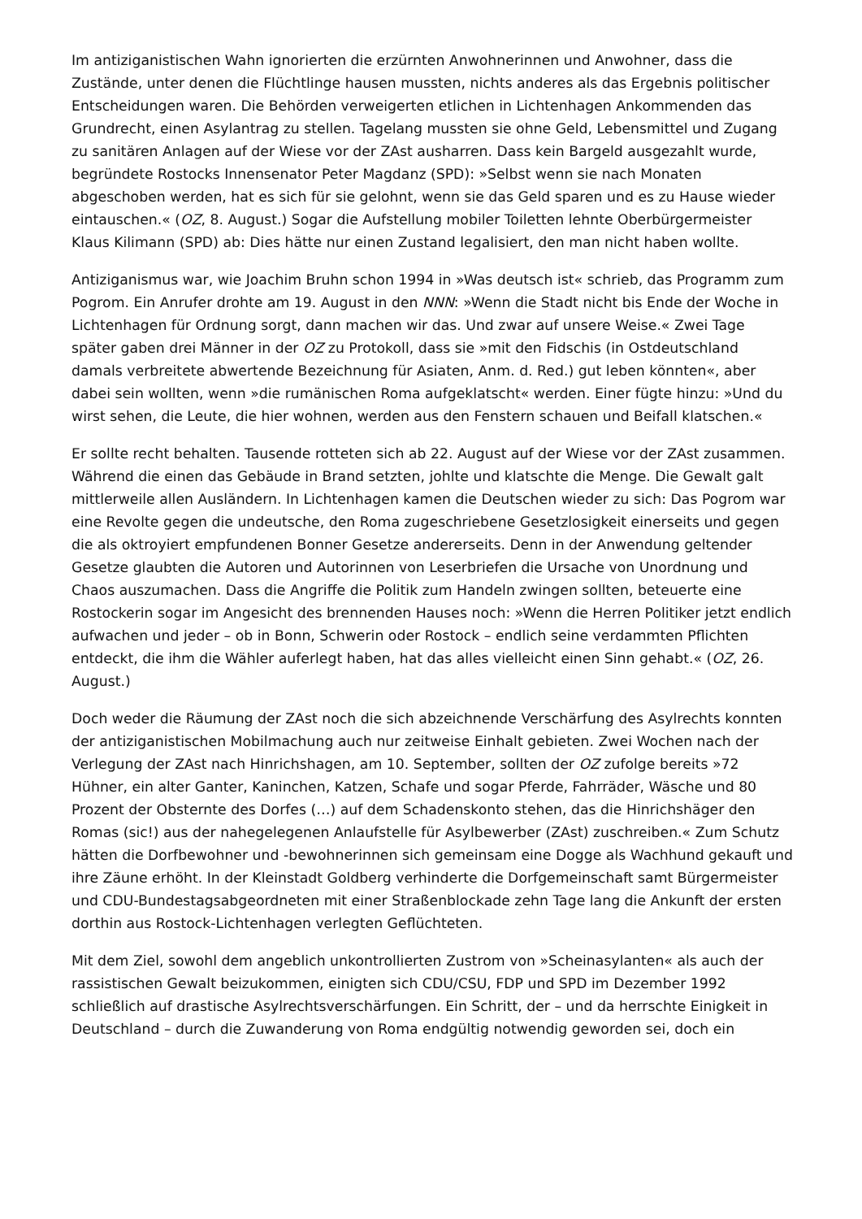Im antiziganistischen Wahn ignorierten die erzürnten Anwohnerinnen und Anwohner, dass die Zustände, unter denen die Flüchtlinge hausen mussten, nichts anderes als das Ergebnis politischer Entscheidungen waren. Die Behörden verweigerten etlichen in Lichtenhagen Ankommenden das Grundrecht, einen Asylantrag zu stellen. Tagelang mussten sie ohne Geld, Lebensmittel und Zugang zu sanitären Anlagen auf der Wiese vor der ZAst ausharren. Dass kein Bargeld ausgezahlt wurde, begründete Rostocks Innensenator Peter Magdanz (SPD): »Selbst wenn sie nach Monaten abgeschoben werden, hat es sich für sie gelohnt, wenn sie das Geld sparen und es zu Hause wieder eintauschen.« (OZ, 8. August.) Sogar die Aufstellung mobiler Toiletten lehnte Oberbürgermeister Klaus Kilimann (SPD) ab: Dies hätte nur einen Zustand legalisiert, den man nicht haben wollte.
Antiziganismus war, wie Joachim Bruhn schon 1994 in »Was deutsch ist« schrieb, das Programm zum Pogrom. Ein Anrufer drohte am 19. August in den NNN: »Wenn die Stadt nicht bis Ende der Woche in Lichtenhagen für Ordnung sorgt, dann machen wir das. Und zwar auf unsere Weise.« Zwei Tage später gaben drei Männer in der OZ zu Protokoll, dass sie »mit den Fidschis (in Ostdeutschland damals verbreitete abwertende Bezeichnung für Asiaten, Anm. d. Red.) gut leben könnten«, aber dabei sein wollten, wenn »die rumänischen Roma aufgeklatscht« werden. Einer fügte hinzu: »Und du wirst sehen, die Leute, die hier wohnen, werden aus den Fenstern schauen und Beifall klatschen.«
Er sollte recht behalten. Tausende rotteten sich ab 22. August auf der Wiese vor der ZAst zusammen. Während die einen das Gebäude in Brand setzten, johlte und klatschte die Menge. Die Gewalt galt mittlerweile allen Ausländern. In Lichtenhagen kamen die Deutschen wieder zu sich: Das Pogrom war eine Revolte gegen die undeutsche, den Roma zugeschriebene Gesetzlosigkeit einerseits und gegen die als oktroyiert empfundenen Bonner Gesetze andererseits. Denn in der Anwendung geltender Gesetze glaubten die Autoren und Autorinnen von Leserbriefen die Ursache von Unordnung und Chaos auszumachen. Dass die Angriffe die Politik zum Handeln zwingen sollten, beteuerte eine Rostockerin sogar im Angesicht des brennenden Hauses noch: »Wenn die Herren Politiker jetzt endlich aufwachen und jeder – ob in Bonn, Schwerin oder Rostock – endlich seine verdammten Pflichten entdeckt, die ihm die Wähler auferlegt haben, hat das alles vielleicht einen Sinn gehabt.« (OZ, 26. August.)
Doch weder die Räumung der ZAst noch die sich abzeichnende Verschärfung des Asylrechts konnten der antiziganistischen Mobilmachung auch nur zeitweise Einhalt gebieten. Zwei Wochen nach der Verlegung der ZAst nach Hinrichshagen, am 10. September, sollten der OZ zufolge bereits »72 Hühner, ein alter Ganter, Kaninchen, Katzen, Schafe und sogar Pferde, Fahrräder, Wäsche und 80 Prozent der Obsternte des Dorfes (…) auf dem Schadenskonto stehen, das die Hinrichshäger den Romas (sic!) aus der nahegelegenen Anlaufstelle für Asylbewerber (ZAst) zuschreiben.« Zum Schutz hätten die Dorfbewohner und -bewohnerinnen sich gemeinsam eine Dogge als Wachhund gekauft und ihre Zäune erhöht. In der Kleinstadt Goldberg verhinderte die Dorfgemeinschaft samt Bürgermeister und CDU-Bundestagsabgeordneten mit einer Straßenblockade zehn Tage lang die Ankunft der ersten dorthin aus Rostock-Lichtenhagen verlegten Geflüchteten.
Mit dem Ziel, sowohl dem angeblich unkontrollierten Zustrom von »Scheinasylanten« als auch der rassistischen Gewalt beizukommen, einigten sich CDU/CSU, FDP und SPD im Dezember 1992 schließlich auf drastische Asylrechtsverschärfungen. Ein Schritt, der – und da herrschte Einigkeit in Deutschland – durch die Zuwanderung von Roma endgültig notwendig geworden sei, doch ein